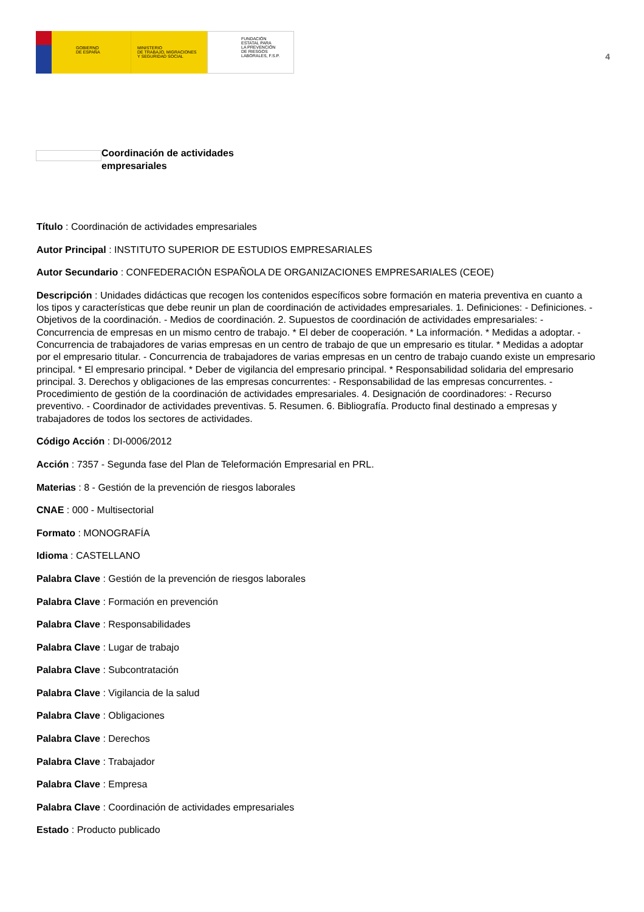GOBIERNO
DE ESPAÑA
MINISTERIO
DE TRABAJO, MIGRACIONES
Y SEGURIDAD SOCIAL
FUNDACIÓN
ESTATAL PARA
LA PREVENCIÓN
DE RIESGOS
LABORALES, F.S.P.
4
Coordinación de actividades empresariales
Título : Coordinación de actividades empresariales
Autor Principal : INSTITUTO SUPERIOR DE ESTUDIOS EMPRESARIALES
Autor Secundario : CONFEDERACIÓN ESPAÑOLA DE ORGANIZACIONES EMPRESARIALES (CEOE)
Descripción : Unidades didácticas que recogen los contenidos específicos sobre formación en materia preventiva en cuanto a los tipos y características que debe reunir un plan de coordinación de actividades empresariales. 1. Definiciones: - Definiciones. - Objetivos de la coordinación. - Medios de coordinación. 2. Supuestos de coordinación de actividades empresariales: - Concurrencia de empresas en un mismo centro de trabajo. * El deber de cooperación. * La información. * Medidas a adoptar. - Concurrencia de trabajadores de varias empresas en un centro de trabajo de que un empresario es titular. * Medidas a adoptar por el empresario titular. - Concurrencia de trabajadores de varias empresas en un centro de trabajo cuando existe un empresario principal. * El empresario principal. * Deber de vigilancia del empresario principal. * Responsabilidad solidaria del empresario principal. 3. Derechos y obligaciones de las empresas concurrentes: - Responsabilidad de las empresas concurrentes. - Procedimiento de gestión de la coordinación de actividades empresariales. 4. Designación de coordinadores: - Recurso preventivo. - Coordinador de actividades preventivas. 5. Resumen. 6. Bibliografía. Producto final destinado a empresas y trabajadores de todos los sectores de actividades.
Código Acción : DI-0006/2012
Acción : 7357 - Segunda fase del Plan de Teleformación Empresarial en PRL.
Materias : 8 - Gestión de la prevención de riesgos laborales
CNAE : 000 - Multisectorial
Formato : MONOGRAFÍA
Idioma : CASTELLANO
Palabra Clave : Gestión de la prevención de riesgos laborales
Palabra Clave : Formación en prevención
Palabra Clave : Responsabilidades
Palabra Clave : Lugar de trabajo
Palabra Clave : Subcontratación
Palabra Clave : Vigilancia de la salud
Palabra Clave : Obligaciones
Palabra Clave : Derechos
Palabra Clave : Trabajador
Palabra Clave : Empresa
Palabra Clave : Coordinación de actividades empresariales
Estado : Producto publicado